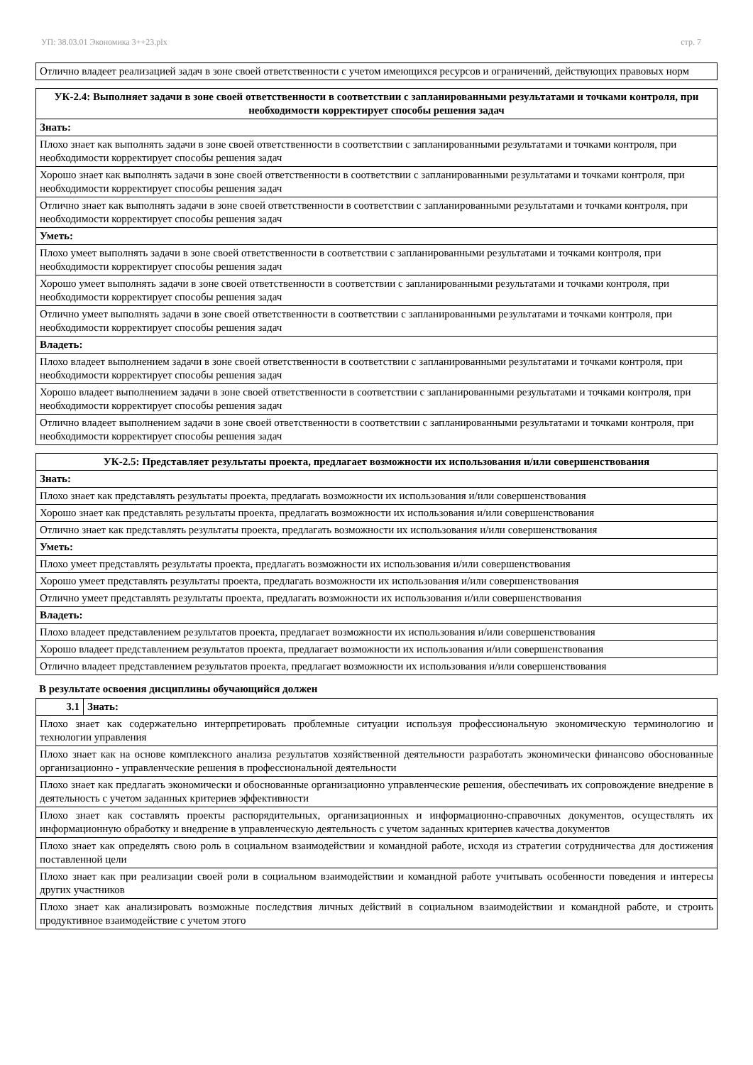УП: 38.03.01 Экономика 3++23.plx стр. 7
| Отлично владеет реализацией задач в зоне своей ответственности с учетом имеющихся ресурсов и ограничений, действующих правовых норм |
| УК-2.4: Выполняет задачи в зоне своей ответственности в соответствии с запланированными результатами и точками контроля, при необходимости корректирует способы решения задач |
| --- |
| Знать: |
| Плохо знает как выполнять задачи в зоне своей ответственности в соответствии с запланированными результатами и точками контроля, при необходимости корректирует способы решения задач |
| Хорошо знает как выполнять задачи в зоне своей ответственности в соответствии с запланированными результатами и точками контроля, при необходимости корректирует способы решения задач |
| Отлично знает как выполнять задачи в зоне своей ответственности в соответствии с запланированными результатами и точками контроля, при необходимости корректирует способы решения задач |
| Уметь: |
| Плохо умеет выполнять задачи в зоне своей ответственности в соответствии с запланированными результатами и точками контроля, при необходимости корректирует способы решения задач |
| Хорошо умеет выполнять задачи в зоне своей ответственности в соответствии с запланированными результатами и точками контроля, при необходимости корректирует способы решения задач |
| Отлично умеет выполнять задачи в зоне своей ответственности в соответствии с запланированными результатами и точками контроля, при необходимости корректирует способы решения задач |
| Владеть: |
| Плохо владеет выполнением задачи в зоне своей ответственности в соответствии с запланированными результатами и точками контроля, при необходимости корректирует способы решения задач |
| Хорошо владеет выполнением задачи в зоне своей ответственности в соответствии с запланированными результатами и точками контроля, при необходимости корректирует способы решения задач |
| Отлично владеет выполнением задачи в зоне своей ответственности в соответствии с запланированными результатами и точками контроля, при необходимости корректирует способы решения задач |
| УК-2.5: Представляет результаты проекта, предлагает возможности их использования и/или совершенствования |
| --- |
| Знать: |
| Плохо знает как представлять результаты проекта, предлагать возможности их использования и/или совершенствования |
| Хорошо знает как представлять результаты проекта, предлагать возможности их использования и/или совершенствования |
| Отлично знает как представлять результаты проекта, предлагать возможности их использования и/или совершенствования |
| Уметь: |
| Плохо умеет представлять результаты проекта, предлагать возможности их использования и/или совершенствования |
| Хорошо умеет представлять результаты проекта, предлагать возможности их использования и/или совершенствования |
| Отлично умеет представлять результаты проекта, предлагать возможности их использования и/или совершенствования |
| Владеть: |
| Плохо владеет представлением результатов проекта, предлагает возможности их использования и/или совершенствования |
| Хорошо владеет представлением результатов проекта, предлагает возможности их использования и/или совершенствования |
| Отлично владеет представлением результатов проекта, предлагает возможности их использования и/или совершенствования |
В результате освоения дисциплины обучающийся должен
| 3.1 | Знать: |
| --- | --- |
| Плохо знает как содержательно интерпретировать проблемные ситуации используя профессиональную экономическую терминологию и технологии управления | |
| Плохо знает как на основе комплексного анализа результатов хозяйственной деятельности разработать экономически финансово обоснованные организационно - управленческие решения в профессиональной деятельности | |
| Плохо знает как предлагать экономически и обоснованные организационно управленческие решения, обеспечивать их сопровождение внедрение в деятельность с учетом заданных критериев эффективности | |
| Плохо знает как составлять проекты распорядительных, организационных и информационно-справочных документов, осуществлять их информационную обработку и внедрение в управленческую деятельность с учетом заданных критериев качества документов | |
| Плохо знает как определять свою роль в социальном взаимодействии и командной работе, исходя из стратегии сотрудничества для достижения поставленной цели | |
| Плохо знает как при реализации своей роли в социальном взаимодействии и командной работе учитывать особенности поведения и интересы других участников | |
| Плохо знает как анализировать возможные последствия личных действий в социальном взаимодействии и командной работе, и строить продуктивное взаимодействие с учетом этого | |